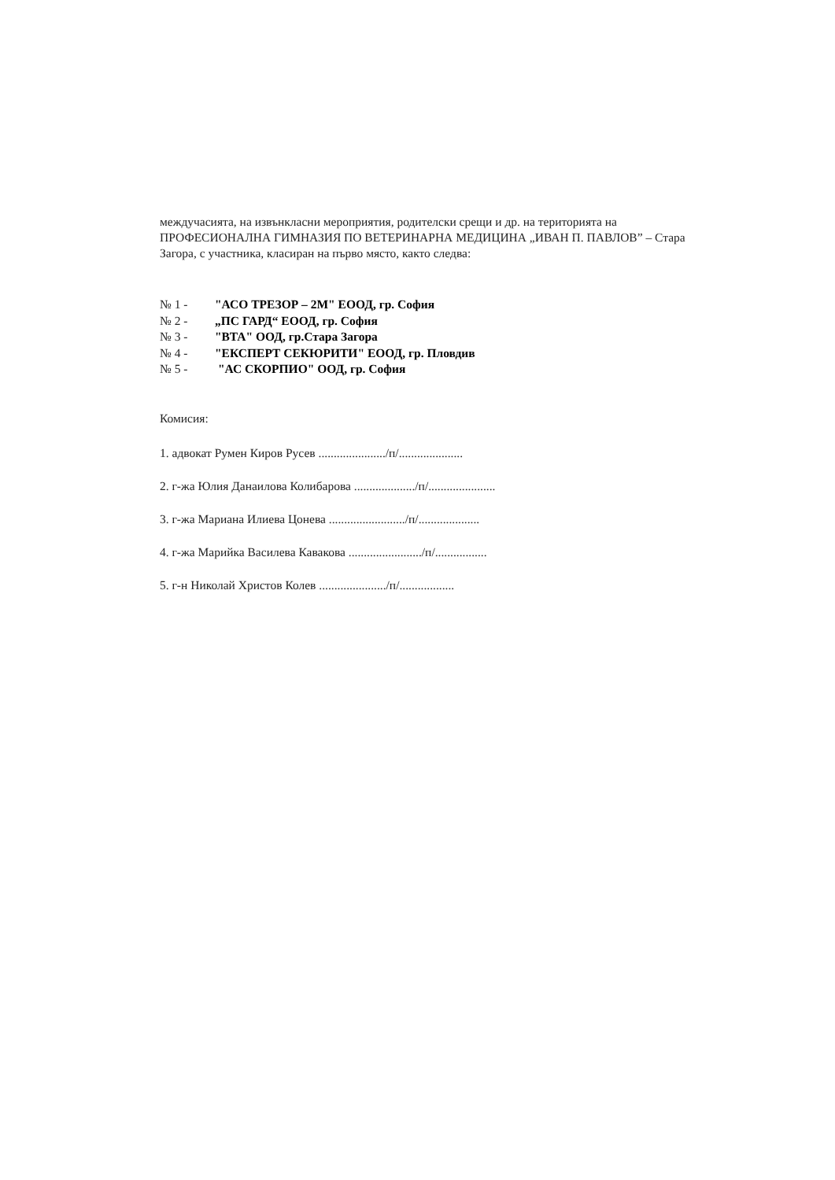междучасията, на извънкласни мероприятия, родителски срещи и др. на територията на ПРОФЕСИОНАЛНА ГИМНАЗИЯ ПО ВЕТЕРИНАРНА МЕДИЦИНА „ИВАН П. ПАВЛОВ” – Стара Загора, с участника, класиран на първо място, както следва:
№ 1 - "АСО ТРЕЗОР – 2М" ЕООД, гр. София
№ 2 - „ПС ГАРД“ ЕООД, гр. София
№ 3 - "ВТА" ООД, гр.Стара Загора
№ 4 - "ЕКСПЕРТ СЕКЮРИТИ" ЕООД, гр. Пловдив
№ 5 - "АС СКОРПИО" ООД, гр. София
Комисия:
1. адвокат Румен Киров Русев ....................../п/.....................
2. г-жа Юлия Данаилова Колибарова ..................../п/......................
3. г-жа Мариана Илиева Цонева ........................./п/....................
4. г-жа Марийка Василева Кавакова ......................../п/.................
5. г-н Николай Христов Колев ....................../п/..................